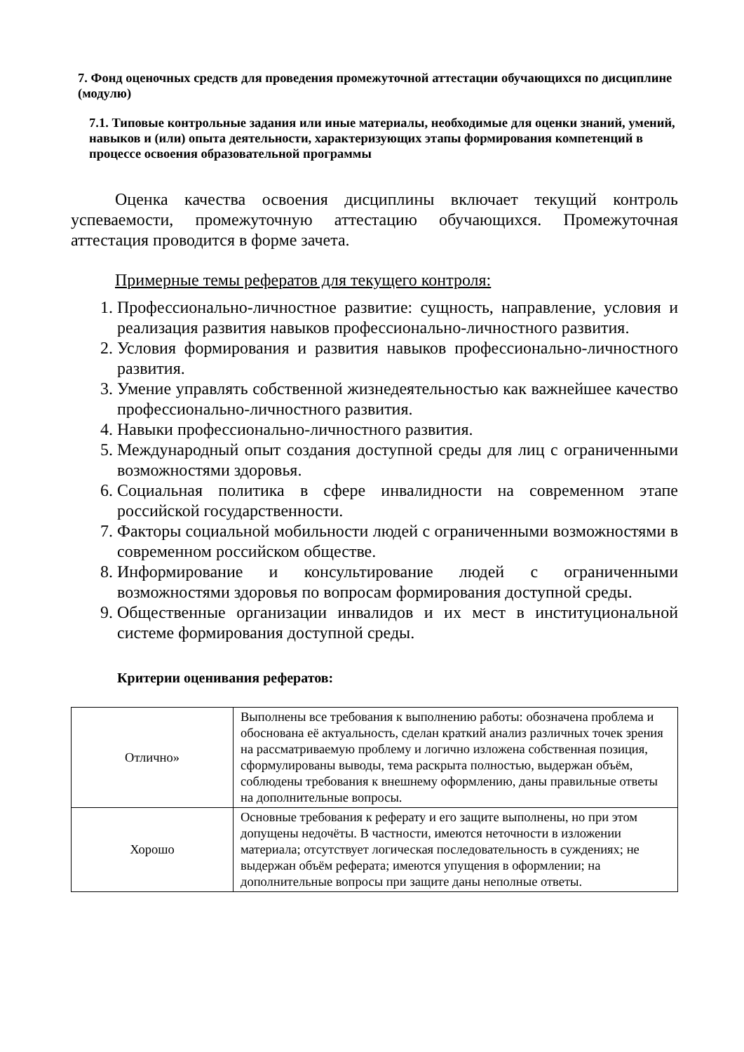7. Фонд оценочных средств для проведения промежуточной аттестации обучающихся по дисциплине (модулю)
7.1. Типовые контрольные задания или иные материалы, необходимые для оценки знаний, умений, навыков и (или) опыта деятельности, характеризующих этапы формирования компетенций в процессе освоения образовательной программы
Оценка качества освоения дисциплины включает текущий контроль успеваемости, промежуточную аттестацию обучающихся. Промежуточная аттестация проводится в форме зачета.
Примерные темы рефератов для текущего контроля:
1. Профессионально-личностное развитие: сущность, направление, условия и реализация развития навыков профессионально-личностного развития.
2. Условия формирования и развития навыков профессионально-личностного развития.
3. Умение управлять собственной жизнедеятельностью как важнейшее качество профессионально-личностного развития.
4. Навыки профессионально-личностного развития.
5. Международный опыт создания доступной среды для лиц с ограниченными возможностями здоровья.
6. Социальная политика в сфере инвалидности на современном этапе российской государственности.
7. Факторы социальной мобильности людей с ограниченными возможностями в современном российском обществе.
8. Информирование и консультирование людей с ограниченными возможностями здоровья по вопросам формирования доступной среды.
9. Общественные организации инвалидов и их мест в институциональной системе формирования доступной среды.
Критерии оценивания рефератов:
| Отлично» | Выполнены все требования к выполнению работы: обозначена проблема и обоснована её актуальность, сделан краткий анализ различных точек зрения на рассматриваемую проблему и логично изложена собственная позиция, сформулированы выводы, тема раскрыта полностью, выдержан объём, соблюдены требования к внешнему оформлению, даны правильные ответы на дополнительные вопросы. |
| Хорошо | Основные требования к реферату и его защите выполнены, но при этом допущены недочёты. В частности, имеются неточности в изложении материала; отсутствует логическая последовательность в суждениях; не выдержан объём реферата; имеются упущения в оформлении; на дополнительные вопросы при защите даны неполные ответы. |